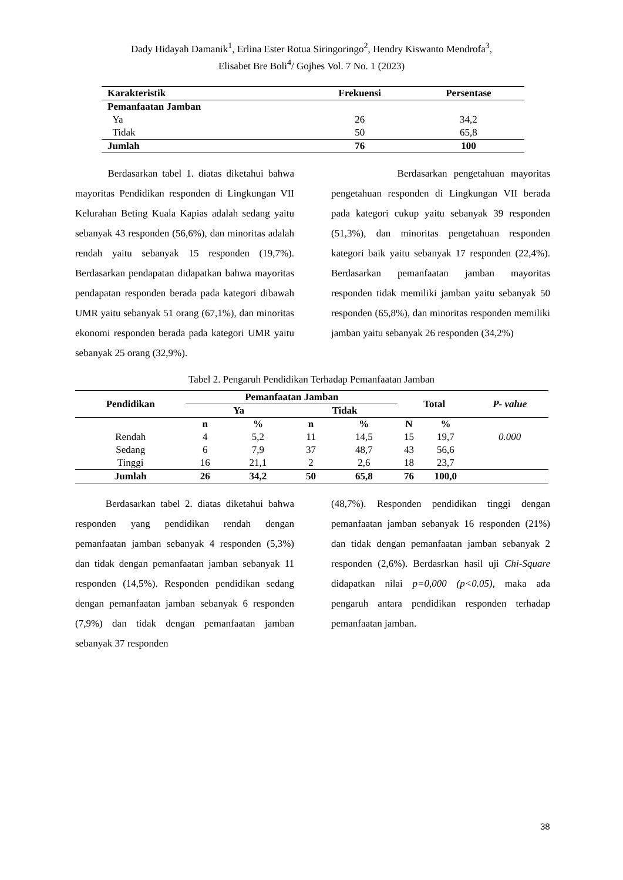Dady Hidayah Damanik<sup>1</sup>, Erlina Ester Rotua Siringoringo<sup>2</sup>, Hendry Kiswanto Mendrofa<sup>3</sup>,
Elisabet Bre Boli<sup>4</sup>/ Gojhes Vol. 7 No. 1 (2023)
| Karakteristik | Frekuensi | Persentase |
| --- | --- | --- |
| Pemanfaatan Jamban | | |
| Ya | 26 | 34,2 |
| Tidak | 50 | 65,8 |
| Jumlah | 76 | 100 |
Berdasarkan tabel 1. diatas diketahui bahwa mayoritas Pendidikan responden di Lingkungan VII Kelurahan Beting Kuala Kapias adalah sedang yaitu sebanyak 43 responden (56,6%), dan minoritas adalah rendah yaitu sebanyak 15 responden (19,7%). Berdasarkan pendapatan didapatkan bahwa mayoritas pendapatan responden berada pada kategori dibawah UMR yaitu sebanyak 51 orang (67,1%), dan minoritas ekonomi responden berada pada kategori UMR yaitu sebanyak 25 orang (32,9%).
Berdasarkan pengetahuan mayoritas pengetahuan responden di Lingkungan VII berada pada kategori cukup yaitu sebanyak 39 responden (51,3%), dan minoritas pengetahuan responden kategori baik yaitu sebanyak 17 responden (22,4%). Berdasarkan pemanfaatan jamban mayoritas responden tidak memiliki jamban yaitu sebanyak 50 responden (65,8%), dan minoritas responden memiliki jamban yaitu sebanyak 26 responden (34,2%)
Tabel 2. Pengaruh Pendidikan Terhadap Pemanfaatan Jamban
| Pendidikan | Pemanfaatan Jamban | | | | Total | | P- value |
| --- | --- | --- | --- | --- | --- | --- | --- |
| | Ya | | Tidak | | | | |
| | n | % | n | % | N | % | |
| Rendah | 4 | 5,2 | 11 | 14,5 | 15 | 19,7 | 0.000 |
| Sedang | 6 | 7,9 | 37 | 48,7 | 43 | 56,6 | |
| Tinggi | 16 | 21,1 | 2 | 2,6 | 18 | 23,7 | |
| Jumlah | 26 | 34,2 | 50 | 65,8 | 76 | 100,0 | |
Berdasarkan tabel 2. diatas diketahui bahwa responden yang pendidikan rendah dengan pemanfaatan jamban sebanyak 4 responden (5,3%) dan tidak dengan pemanfaatan jamban sebanyak 11 responden (14,5%). Responden pendidikan sedang dengan pemanfaatan jamban sebanyak 6 responden (7,9%) dan tidak dengan pemanfaatan jamban sebanyak 37 responden
(48,7%). Responden pendidikan tinggi dengan pemanfaatan jamban sebanyak 16 responden (21%) dan tidak dengan pemanfaatan jamban sebanyak 2 responden (2,6%). Berdasrkan hasil uji Chi-Square didapatkan nilai p=0,000 (p<0.05), maka ada pengaruh antara pendidikan responden terhadap pemanfaatan jamban.
38